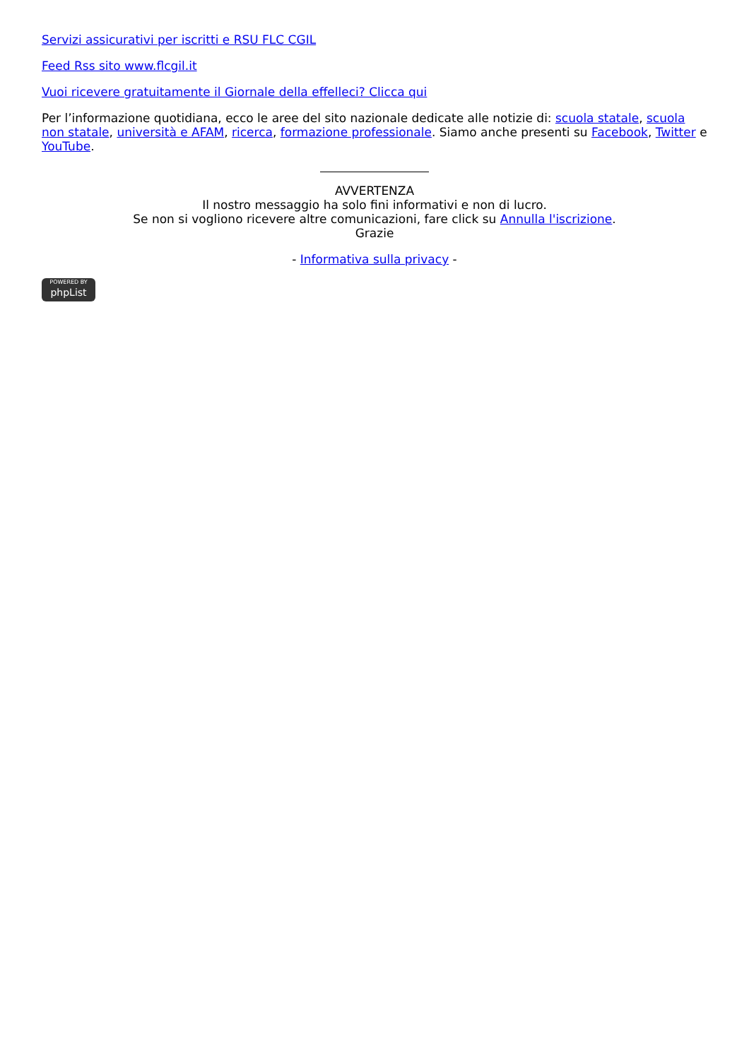Servizi assicurativi per iscritti e RSU FLC CGIL
Feed Rss sito www.flcgil.it
Vuoi ricevere gratuitamente il Giornale della effelleci? Clicca qui
Per l’informazione quotidiana, ecco le aree del sito nazionale dedicate alle notizie di: scuola statale, scuola non statale, università e AFAM, ricerca, formazione professionale. Siamo anche presenti su Facebook, Twitter e YouTube.
AVVERTENZA
Il nostro messaggio ha solo fini informativi e non di lucro.
Se non si vogliono ricevere altre comunicazioni, fare click su Annulla l'iscrizione.
Grazie
- Informativa sulla privacy -
POWERED BY phpList